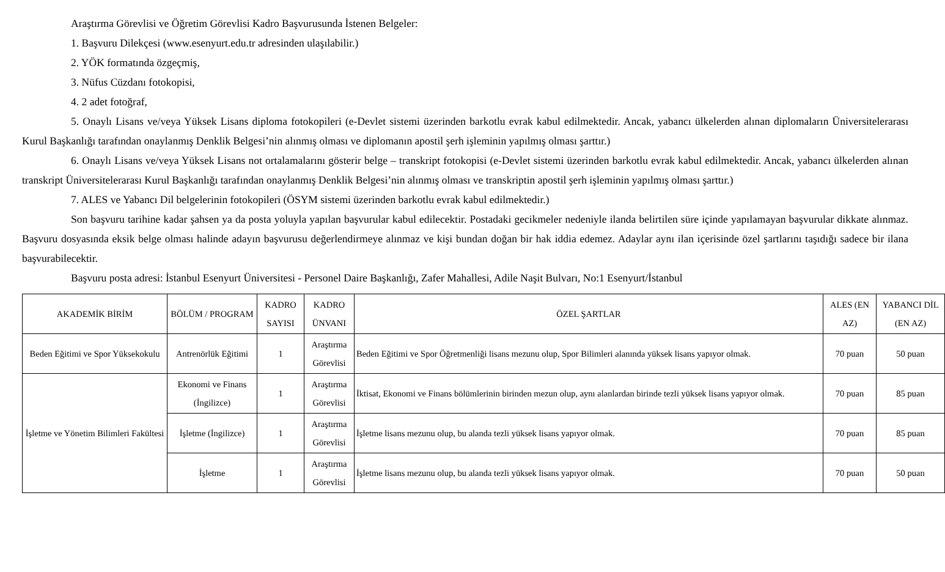Araştırma Görevlisi ve Öğretim Görevlisi Kadro Başvurusunda İstenen Belgeler:
1. Başvuru Dilekçesi (www.esenyurt.edu.tr adresinden ulaşılabilir.)
2. YÖK formatında özgeçmiş,
3. Nüfus Cüzdanı fotokopisi,
4. 2 adet fotoğraf,
5. Onaylı Lisans ve/veya Yüksek Lisans diploma fotokopileri (e-Devlet sistemi üzerinden barkotlu evrak kabul edilmektedir. Ancak, yabancı ülkelerden alınan diplomaların Üniversitelerarası Kurul Başkanlığı tarafından onaylanmış Denklik Belgesi’nin alınmış olması ve diplomanın apostil şerh işleminin yapılmış olması şarttır.)
6. Onaylı Lisans ve/veya Yüksek Lisans not ortalamalarını gösterir belge – transkript fotokopisi (e-Devlet sistemi üzerinden barkotlu evrak kabul edilmektedir. Ancak, yabancı ülkelerden alınan transkript Üniversitelerarası Kurul Başkanlığı tarafından onaylanmış Denklik Belgesi’nin alınmış olması ve transkriptin apostil şerh işleminin yapılmış olması şarttır.)
7. ALES ve Yabancı Dil belgelerinin fotokopileri (ÖSYM sistemi üzerinden barkotlu evrak kabul edilmektedir.)
Son başvuru tarihine kadar şahsen ya da posta yoluyla yapılan başvurular kabul edilecektir. Postadaki gecikmeler nedeniyle ilanda belirtilen süre içinde yapılamayan başvurular dikkate alınmaz. Başvuru dosyasında eksik belge olması halinde adayın başvurusu değerlendirmeye alınmaz ve kişi bundan doğan bir hak iddia edemez. Adaylar aynı ilan içerisinde özel şartlarını taşıdığı sadece bir ilana başvurabilecektir.
Başvuru posta adresi: İstanbul Esenyurt Üniversitesi - Personel Daire Başkanlığı, Zafer Mahallesi, Adile Naşit Bulvarı, No:1 Esenyurt/İstanbul
| AKADEMİK BİRİM | BÖLÜM / PROGRAM | KADRO SAYISI | KADRO ÜNVANI | ÖZEL ŞARTLAR | ALES (EN AZ) | YABANCI DİL (EN AZ) |
| --- | --- | --- | --- | --- | --- | --- |
| Beden Eğitimi ve Spor Yüksekokulu | Antrenörlük Eğitimi | 1 | Araştırma Görevlisi | Beden Eğitimi ve Spor Öğretmenliği lisans mezunu olup, Spor Bilimleri alanında yüksek lisans yapıyor olmak. | 70 puan | 50 puan |
| İşletme ve Yönetim Bilimleri Fakültesi | Ekonomi ve Finans (İngilizce) | 1 | Araştırma Görevlisi | İktisat, Ekonomi ve Finans bölümlerinin birinden mezun olup, aynı alanlardan birinde tezli yüksek lisans yapıyor olmak. | 70 puan | 85 puan |
| | İşletme (İngilizce) | 1 | Araştırma Görevlisi | İşletme lisans mezunu olup, bu alanda tezli yüksek lisans yapıyor olmak. | 70 puan | 85 puan |
| | İşletme | 1 | Araştırma Görevlisi | İşletme lisans mezunu olup, bu alanda tezli yüksek lisans yapıyor olmak. | 70 puan | 50 puan |